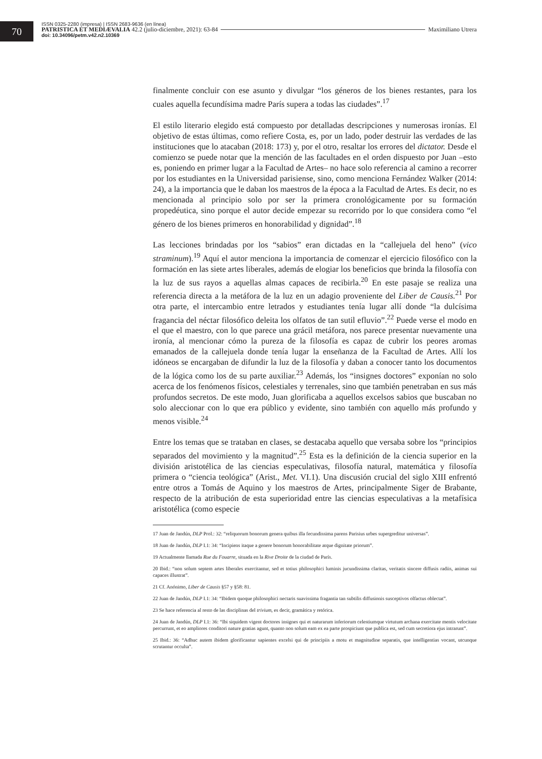70
ISSN 0325-2280 (impresa) | ISSN 2683-9636 (en línea)
PATRISTICA ET MEDIÆVALIA 42.2 (julio-diciembre, 2021): 63-84 Maximiliano Utrera
doi: 10.34096/petm.v42.n2.10369
finalmente concluir con ese asunto y divulgar “los géneros de los bienes restantes, para los cuales aquella fecundísima madre París supera a todas las ciudades”.<sup>17</sup>
El estilo literario elegido está compuesto por detalladas descripciones y numerosas ironías. El objetivo de estas últimas, como refiere Costa, es, por un lado, poder destruir las verdades de las instituciones que lo atacaban (2018: 173) y, por el otro, resaltar los errores del dictator. Desde el comienzo se puede notar que la mención de las facultades en el orden dispuesto por Juan –esto es, poniendo en primer lugar a la Facultad de Artes– no hace solo referencia al camino a recorrer por los estudiantes en la Universidad parisiense, sino, como menciona Fernández Walker (2014: 24), a la importancia que le daban los maestros de la época a la Facultad de Artes. Es decir, no es mencionada al principio solo por ser la primera cronológicamente por su formación propedéutica, sino porque el autor decide empezar su recorrido por lo que considera como “el género de los bienes primeros en honorabilidad y dignidad”.<sup>18</sup>
Las lecciones brindadas por los “sabios” eran dictadas en la “callejuela del heno” (vico straminum).<sup>19</sup> Aquí el autor menciona la importancia de comenzar el ejercicio filosófico con la formación en las siete artes liberales, además de elogiar los beneficios que brinda la filosofía con la luz de sus rayos a aquellas almas capaces de recibirla.<sup>20</sup> En este pasaje se realiza una referencia directa a la metáfora de la luz en un adagio proveniente del Liber de Causis.<sup>21</sup> Por otra parte, el intercambio entre letrados y estudiantes tenía lugar allí donde “la dulcísima fragancia del néctar filosófico deleita los olfatos de tan sutil efluvio”.<sup>22</sup> Puede verse el modo en el que el maestro, con lo que parece una grácil metáfora, nos parece presentar nuevamente una ironía, al mencionar cómo la pureza de la filosofía es capaz de cubrir los peores aromas emanados de la callejuela donde tenía lugar la enseñanza de la Facultad de Artes. Allí los idóneos se encargaban de difundir la luz de la filosofía y daban a conocer tanto los documentos de la lógica como los de su parte auxiliar.<sup>23</sup> Además, los “insignes doctores” exponían no solo acerca de los fenómenos físicos, celestiales y terrenales, sino que también penetraban en sus más profundos secretos. De este modo, Juan glorificaba a aquellos excelsos sabios que buscaban no solo aleccionar con lo que era público y evidente, sino también con aquello más profundo y menos visible.<sup>24</sup>
Entre los temas que se trataban en clases, se destacaba aquello que versaba sobre los “principios separados del movimiento y la magnitud”.<sup>25</sup> Esta es la definición de la ciencia superior en la división aristotélica de las ciencias especulativas, filosofía natural, matemática y filosofía primera o “ciencia teológica” (Arist., Met. VI.1). Una discusión crucial del siglo XIII enfrentó entre otros a Tomás de Aquino y los maestros de Artes, principalmente Siger de Brabante, respecto de la atribución de esta superioridad entre las ciencias especulativas a la metafísica aristotélica (como especie
17 Juan de Jandún, DLP Prol.: 32: “reliquorum bonorum genera quibus illa fecundissima parens Parisius urbes supergreditur universas”.
18 Juan de Jandún, DLP I.1: 34: “Incipiens itaque a genere bonorum honorabilitate atque dignitate priorum”.
19 Actualmente llamada Rue du Fouarre, situada en la Rive Droite de la ciudad de París.
20 Ibid.: “non solum septem artes liberales exercitantur, sed et totius philosophici luminis jucundissima claritas, veritatis sincere diffusis radiis, animas sui capaces illustrat”.
21 Cf. Anónimo, Liber de Causis §57 y §58: 81.
22 Juan de Jandún, DLP I.1: 34: “Ibidem quoque philosophici nectaris suavissima fragantia tan subtilis diffusionis susceptivos olfactus oblectat”.
23 Se hace referencia al resto de las disciplinas del trivium, es decir, gramática y retórica.
24 Juan de Jandún, DLP I.1: 36: “Ibi siquidem vigent doctores insignes qui et naturarum inferiorum celestiumque virtutum archana exercitate mentis velocitate percurrunt, et eo ampliores conditori nature gratias agunt, quanto non solum eam ex ea parte prospiciunt que publica est, sed cum secretiora ejus intrarunt”.
25 Ibid.: 36: “Adhuc autem ibidem glorificantur sapientes excelsi qui de principiis a motu et magnitudine separatis, que intelligentias vocant, utcunque scrutantur occulta”.